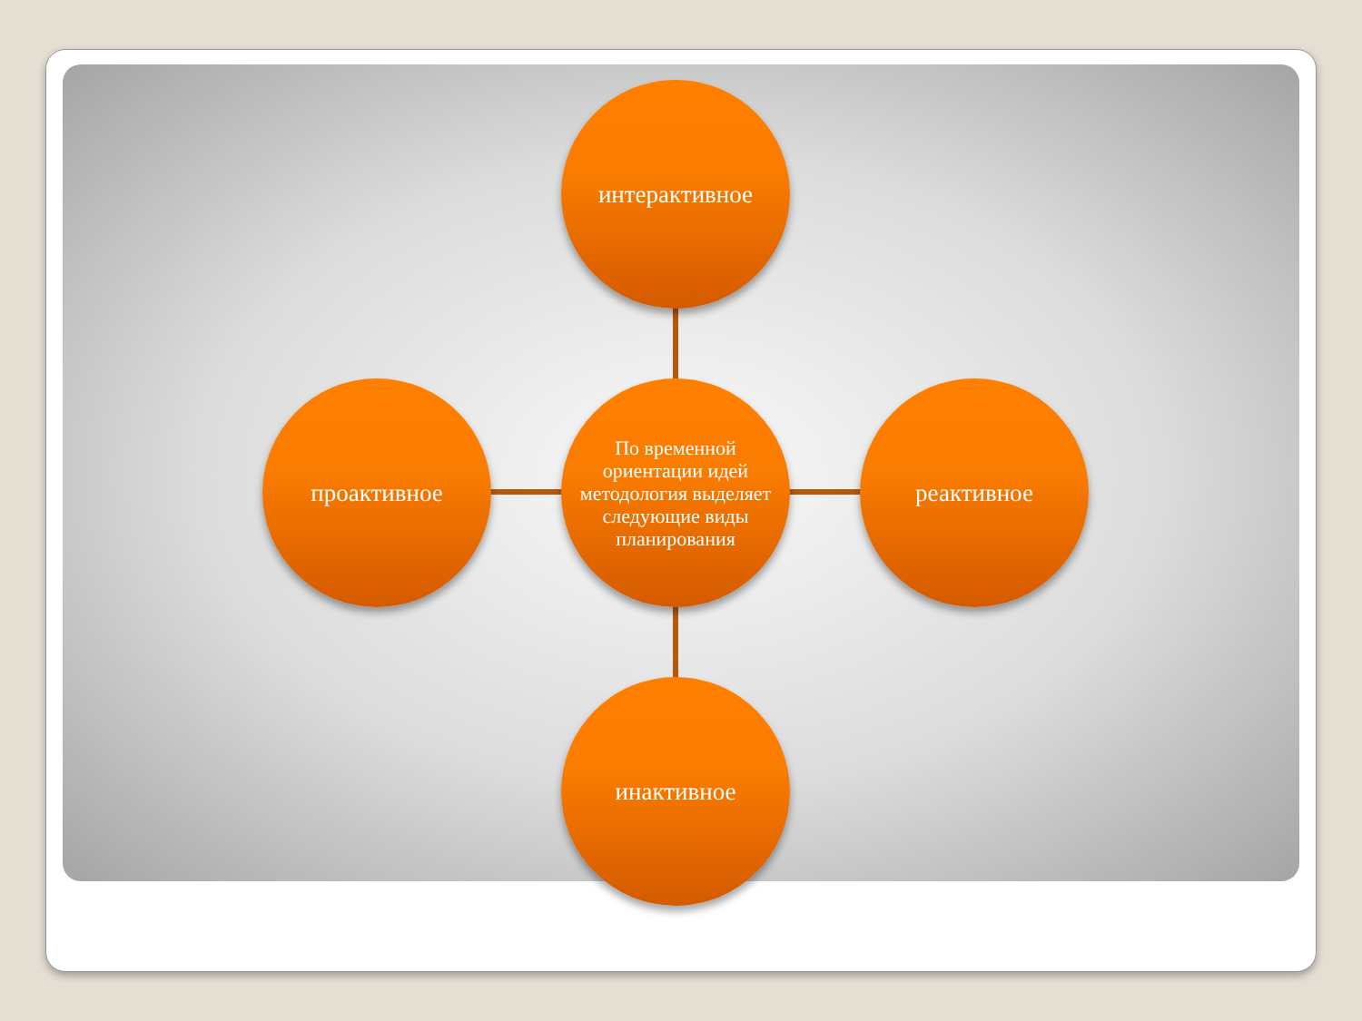интерактивное
проактивное
По временной ориентации идей методология выделяет следующие виды планирования
реактивное
инактивное